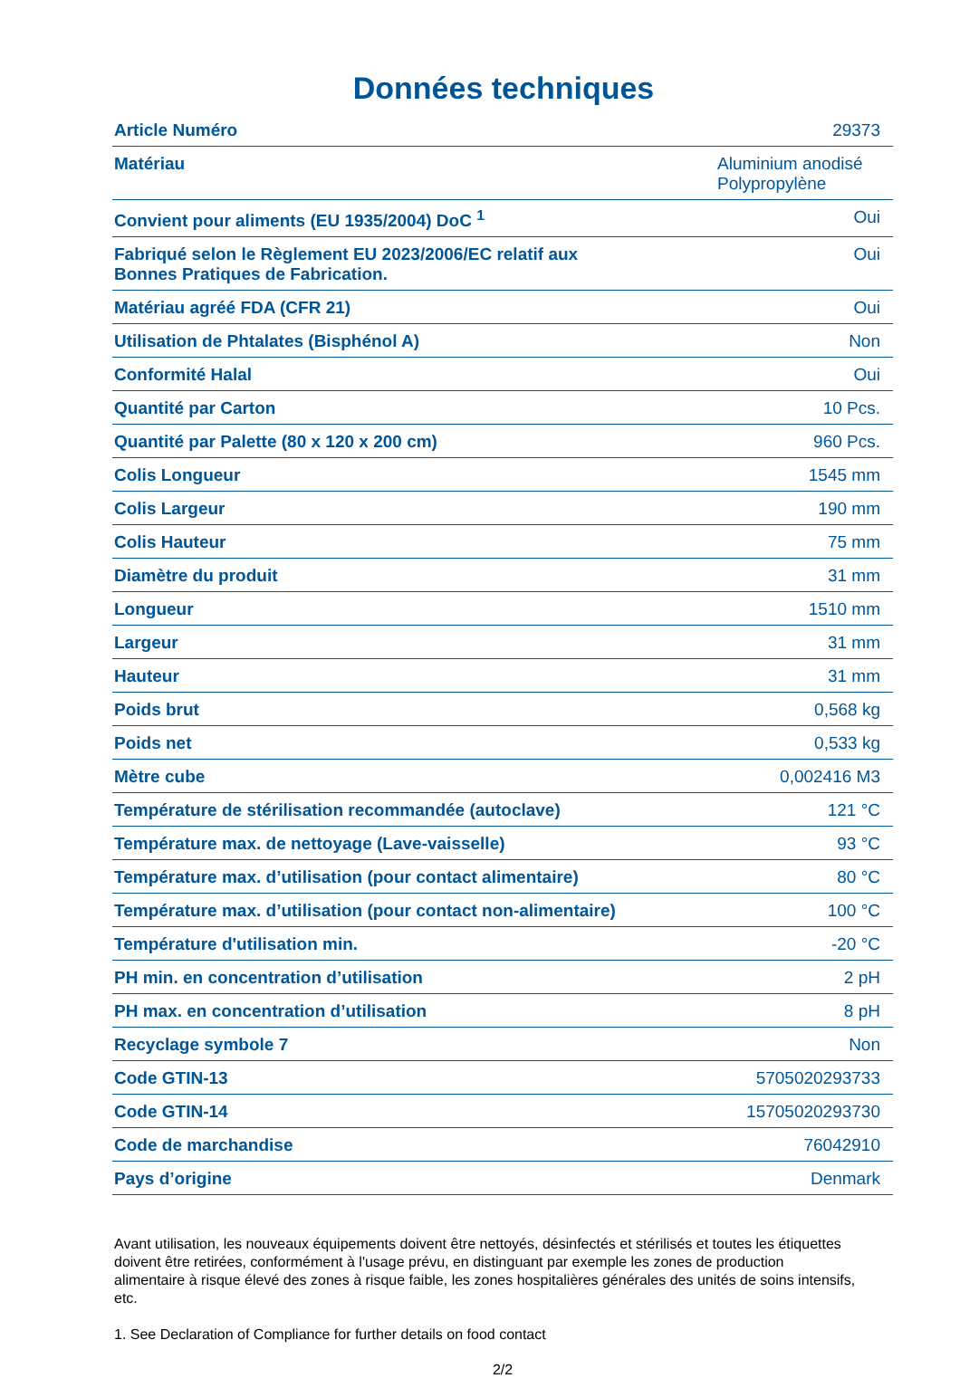Données techniques
| Article Numéro | 29373 |
| Matériau | Aluminium anodisé Polypropylène |
| Convient pour aliments (EU 1935/2004) DoC <sup>1</sup> | Oui |
| Fabriqué selon le Règlement EU 2023/2006/EC relatif aux Bonnes Pratiques de Fabrication. | Oui |
| Matériau agréé FDA (CFR 21) | Oui |
| Utilisation de Phtalates (Bisphénol A) | Non |
| Conformité Halal | Oui |
| Quantité par Carton | 10 Pcs. |
| Quantité par Palette (80 x 120 x 200 cm) | 960 Pcs. |
| Colis Longueur | 1545 mm |
| Colis Largeur | 190 mm |
| Colis Hauteur | 75 mm |
| Diamètre du produit | 31 mm |
| Longueur | 1510 mm |
| Largeur | 31 mm |
| Hauteur | 31 mm |
| Poids brut | 0,568 kg |
| Poids net | 0,533 kg |
| Mètre cube | 0,002416 M3 |
| Température de stérilisation recommandée (autoclave) | 121 °C |
| Température max. de nettoyage (Lave-vaisselle) | 93 °C |
| Température max. d’utilisation (pour contact alimentaire) | 80 °C |
| Température max. d’utilisation (pour contact non-alimentaire) | 100 °C |
| Température d'utilisation min. | -20 °C |
| PH min. en concentration d’utilisation | 2 pH |
| PH max. en concentration d’utilisation | 8 pH |
| Recyclage symbole 7 | Non |
| Code GTIN-13 | 5705020293733 |
| Code GTIN-14 | 15705020293730 |
| Code de marchandise | 76042910 |
| Pays d’origine | Denmark |
Avant utilisation, les nouveaux équipements doivent être nettoyés, désinfectés et stérilisés et toutes les étiquettes doivent être retirées, conformément à l'usage prévu, en distinguant par exemple les zones de production alimentaire à risque élevé des zones à risque faible, les zones hospitalières générales des unités de soins intensifs, etc.
1. See Declaration of Compliance for further details on food contact
2/2